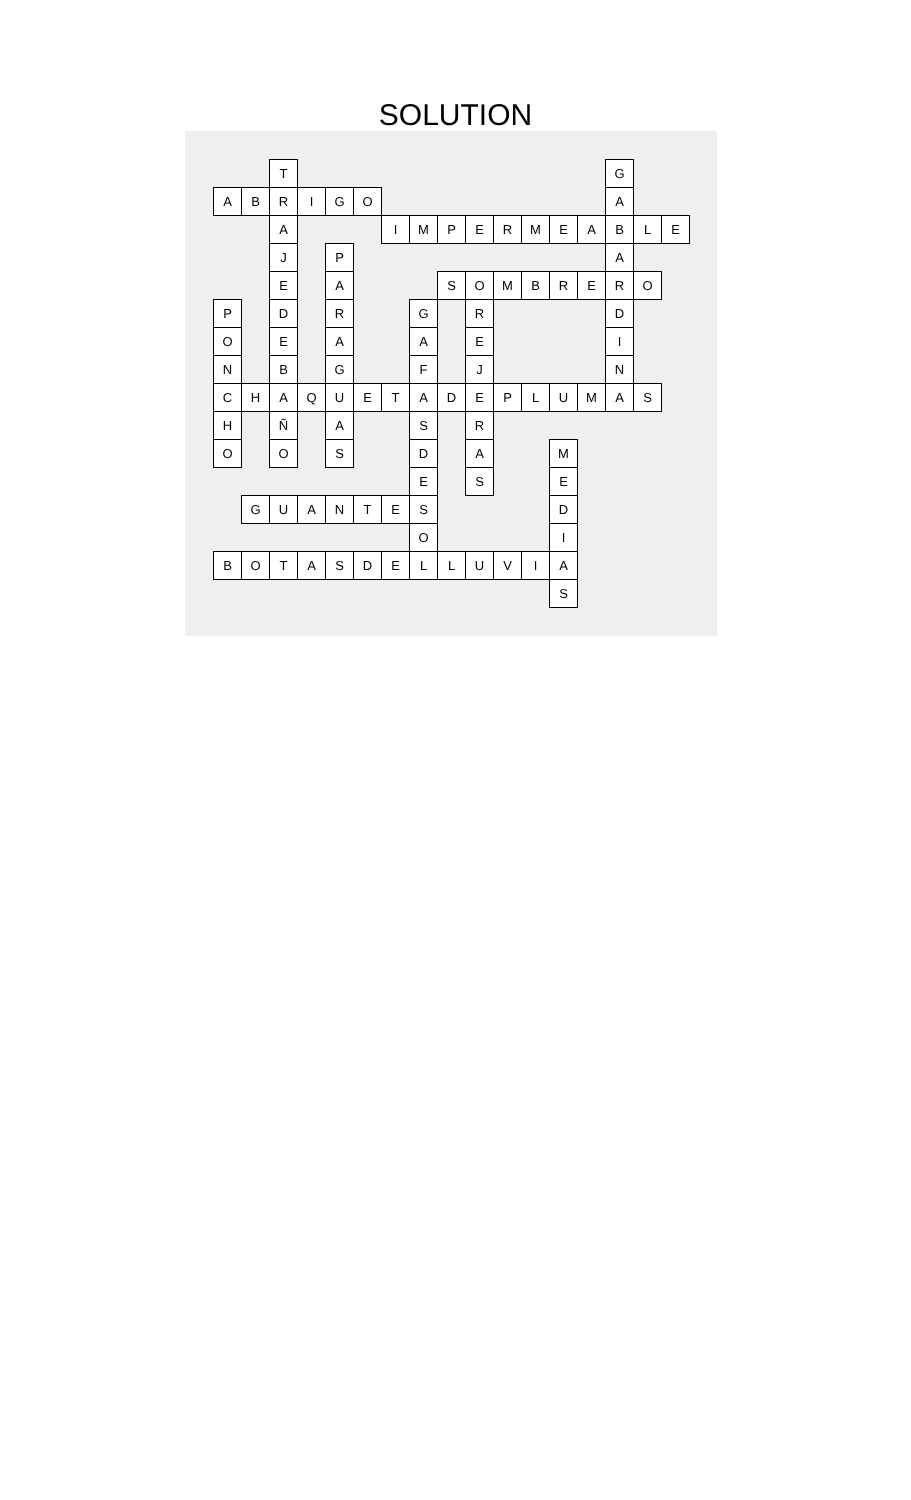SOLUTION
| | | T | | | | | | | | | | | | G | | |
| A | B | R | I | G | O | | | | | | | | | A | | |
| | | A | | | | I | M | P | E | R | M | E | A | B | L | E |
| | | J | | P | | | | | | | | | | A | | |
| | | E | | A | | | | S | O | M | B | R | E | R | O | |
| P | | D | | R | | | G | | R | | | | | D | | |
| O | | E | | A | | | A | | E | | | | | I | | |
| N | | B | | G | | | F | | J | | | | | N | | |
| C | H | A | Q | U | E | T | A | D | E | P | L | U | M | A | S | |
| H | | Ñ | | A | | | S | | R | | | | | | | |
| O | | O | | S | | | D | | A | | | M | | | | |
| | | | | | | | E | | S | | | E | | | | |
| | G | U | A | N | T | E | S | | | | | D | | | | |
| | | | | | | | O | | | | | I | | | | |
| B | O | T | A | S | D | E | L | L | U | V | I | A | | | | |
| | | | | | | | | | | | | S | | | | |